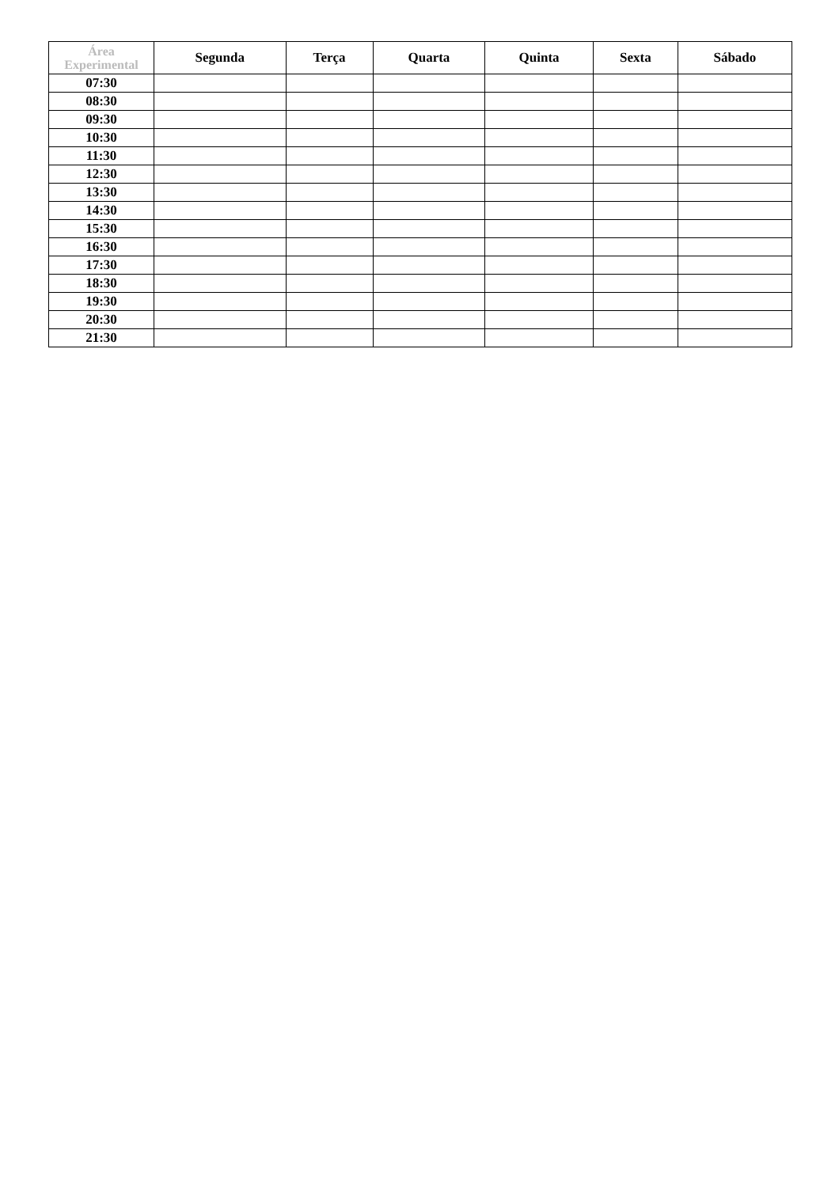| Área Experimental | Segunda | Terça | Quarta | Quinta | Sexta | Sábado |
| --- | --- | --- | --- | --- | --- | --- |
| 07:30 | | | | | | |
| 08:30 | | | | | | |
| 09:30 | | | | | | |
| 10:30 | | | | | | |
| 11:30 | | | | | | |
| 12:30 | | | | | | |
| 13:30 | | | | | | |
| 14:30 | | | | | | |
| 15:30 | | | | | | |
| 16:30 | | | | | | |
| 17:30 | | | | | | |
| 18:30 | | | | | | |
| 19:30 | | | | | | |
| 20:30 | | | | | | |
| 21:30 | | | | | | |